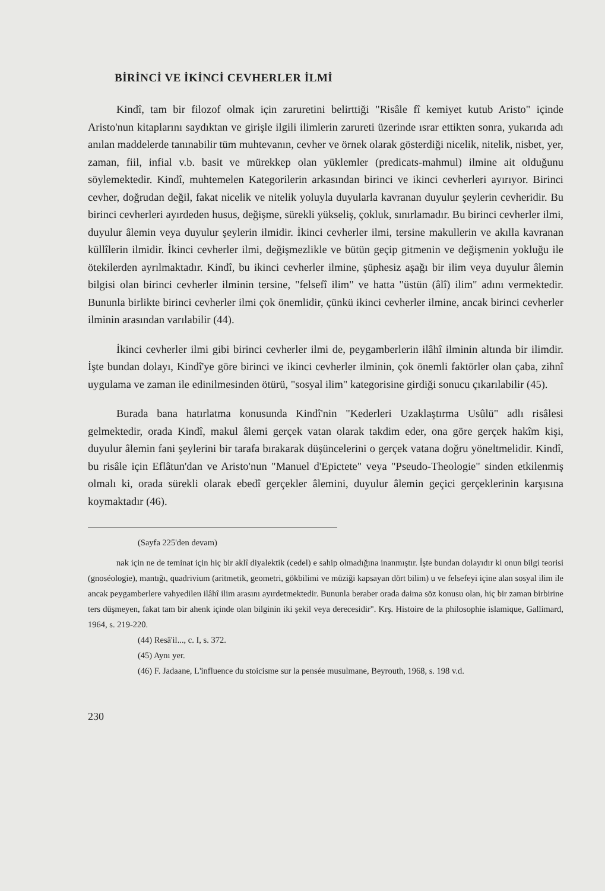BİRİNCİ VE İKİNCİ CEVHERLER İLMİ
Kindî, tam bir filozof olmak için zaruretini belirttiği "Risâle fî kemiyet kutub Aristo" içinde Aristo'nun kitaplarını saydıktan ve girişle ilgili ilimlerin zarureti üzerinde ısrar ettikten sonra, yukarıda adı anılan maddelerde tanınabilir tüm muhtevanın, cevher ve örnek olarak gösterdiği nicelik, nitelik, nisbet, yer, zaman, fiil, infial v.b. basit ve mürekkep olan yüklemler (predicats-mahmul) ilmine ait olduğunu söylemektedir. Kindî, muhtemelen Kategorilerin arkasından birinci ve ikinci cevherleri ayırıyor. Birinci cevher, doğrudan değil, fakat nicelik ve nitelik yoluyla duyularla kavranan duyulur şeylerin cevheridir. Bu birinci cevherleri ayırdeden husus, değişme, sürekli yükseliş, çokluk, sınırlamadır. Bu birinci cevherler ilmi, duyulur âlemin veya duyulur şeylerin ilmidir. İkinci cevherler ilmi, tersine makullerin ve akılla kavranan küllîlerin ilmidir. İkinci cevherler ilmi, değişmezlikle ve bütün geçip gitmenin ve değişmenin yokluğu ile ötekilerden ayrılmaktadır. Kindî, bu ikinci cevherler ilmine, şüphesiz aşağı bir ilim veya duyulur âlemin bilgisi olan birinci cevherler ilminin tersine, "felsefî ilim" ve hatta "üstün (âlî) ilim" adını vermektedir. Bununla birlikte birinci cevherler ilmi çok önemlidir, çünkü ikinci cevherler ilmine, ancak birinci cevherler ilminin arasından varılabilir (44).
İkinci cevherler ilmi gibi birinci cevherler ilmi de, peygamberlerin ilâhî ilminin altında bir ilimdir. İşte bundan dolayı, Kindî'ye göre birinci ve ikinci cevherler ilminin, çok önemli faktörler olan çaba, zihnî uygulama ve zaman ile edinilmesinden ötürü, "sosyal ilim" kategorisine girdiği sonucu çıkarılabilir (45).
Burada bana hatırlatma konusunda Kindî'nin "Kederleri Uzaklaştırma Usûlü" adlı risâlesi gelmektedir, orada Kindî, makul âlemi gerçek vatan olarak takdim eder, ona göre gerçek hakîm kişi, duyulur âlemin fani şeylerini bir tarafa bırakarak düşüncelerini o gerçek vatana doğru yöneltmelidir. Kindî, bu risâle için Eflâtun'dan ve Aristo'nun "Manuel d'Epictete" veya "Pseudo-Theologie" sinden etkilenmiş olmalı ki, orada sürekli olarak ebedî gerçekler âlemini, duyulur âlemin geçici gerçeklerinin karşısına koymaktadır (46).
(Sayfa 225'den devam)
nak için ne de teminat için hiç bir aklî diyalektik (cedel) e sahip olmadığına inanmıştır. İşte bundan dolayıdır ki onun bilgi teorisi (gnoséologie), mantığı, quadrivium (aritmetik, geometri, gökbilimi ve müziği kapsayan dört bilim) u ve felsefeyi içine alan sosyal ilim ile ancak peygamberlere vahyedilen ilâhî ilim arasını ayırdetmektedir. Bununla beraber orada daima söz konusu olan, hiç bir zaman birbirine ters düşmeyen, fakat tam bir ahenk içinde olan bilginin iki şekil veya derecesidir". Krş. Histoire de la philosophie islamique, Gallimard, 1964, s. 219-220.
(44) Resâ'il..., c. I, s. 372.
(45) Aynı yer.
(46) F. Jadaane, L'influence du stoicisme sur la pensée musulmane, Beyrouth, 1968, s. 198 v.d.
230